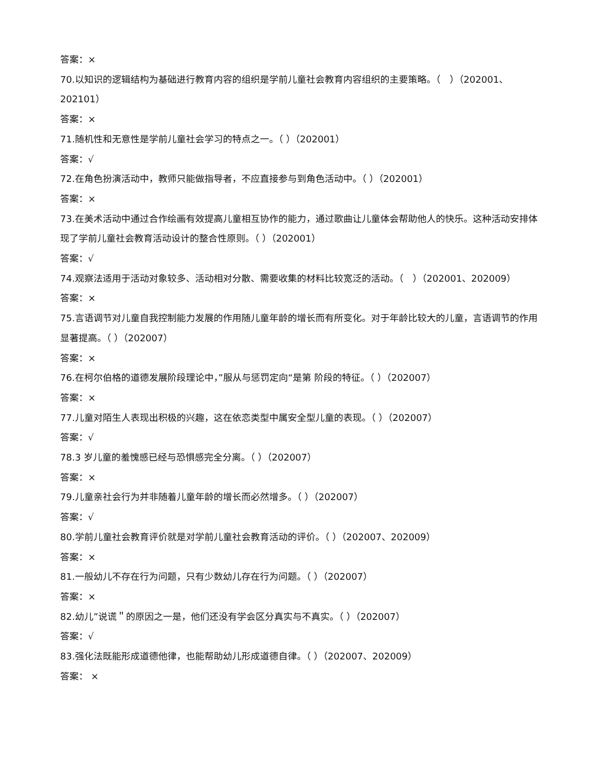答案：×
70.以知识的逻辑结构为基础进行教育内容的组织是学前儿童社会教育内容组织的主要策略。（　）（202001、202101）
答案：×
71.随机性和无意性是学前儿童社会学习的特点之一。（ ）（202001）
答案：√
72.在角色扮演活动中，教师只能做指导者，不应直接参与到角色活动中。（ ）（202001）
答案：×
73.在美术活动中通过合作绘画有效提高儿童相互协作的能力，通过歌曲让儿童体会帮助他人的快乐。这种活动安排体现了学前儿童社会教育活动设计的整合性原则。（ ）（202001）
答案：√
74.观察法适用于活动对象较多、活动相对分散、需要收集的材料比较宽泛的活动。（　）（202001、202009）
答案：×
75.言语调节对儿童自我控制能力发展的作用随儿童年龄的增长而有所变化。对于年龄比较大的儿童，言语调节的作用显著提高。（ ）（202007）
答案：×
76.在柯尔伯格的道德发展阶段理论中，”服从与惩罚定向“是第 阶段的特征。（ ）（202007）
答案：×
77.儿童对陌生人表现出积极的兴趣，这在依恋类型中属安全型儿童的表现。（ ）（202007）
答案：√
78.3 岁儿童的羞愧感已经与恐惧感完全分离。（ ）（202007）
答案：×
79.儿童亲社会行为并非随着儿童年龄的增长而必然增多。（ ）（202007）
答案：√
80.学前儿童社会教育评价就是对学前儿童社会教育活动的评价。（ ）（202007、202009）
答案：×
81.一般幼儿不存在行为问题，只有少数幼儿存在行为问题。（ ）（202007）
答案：×
82.幼儿”说谎＂的原因之一是，他们还没有学会区分真实与不真实。（ ）（202007）
答案：√
83.强化法既能形成道德他律，也能帮助幼儿形成道德自律。（ ）（202007、202009）
答案： ×